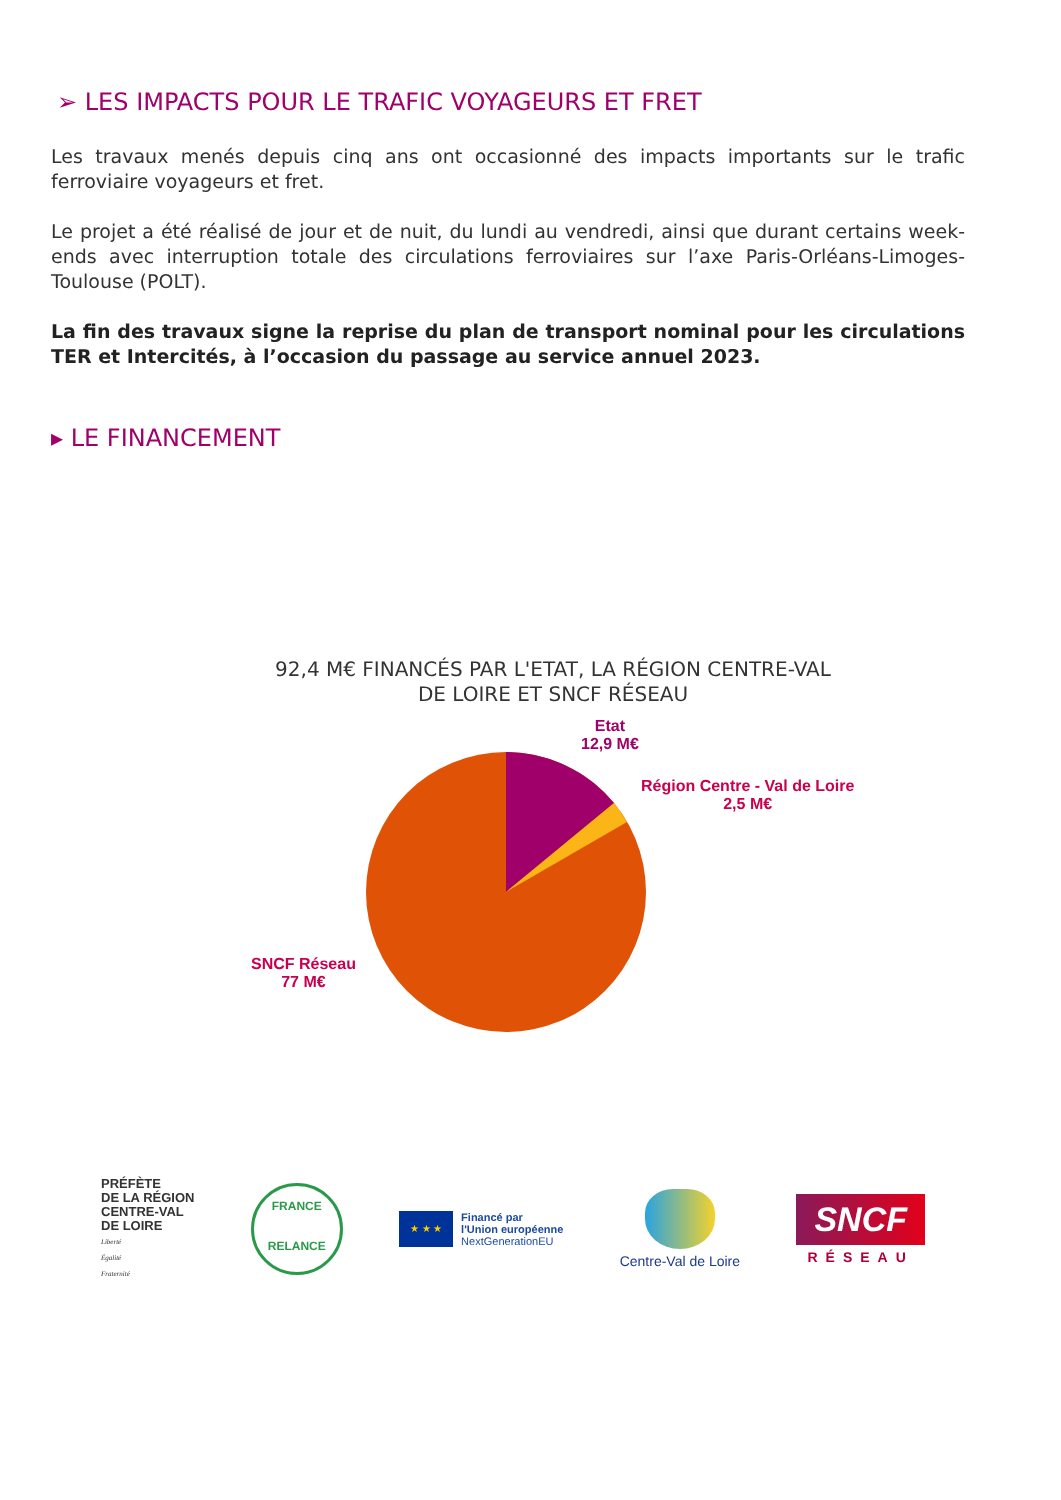➢ LES IMPACTS POUR LE TRAFIC VOYAGEURS ET FRET
Les travaux menés depuis cinq ans ont occasionné des impacts importants sur le trafic ferroviaire voyageurs et fret.
Le projet a été réalisé de jour et de nuit, du lundi au vendredi, ainsi que durant certains week-ends avec interruption totale des circulations ferroviaires sur l’axe Paris-Orléans-Limoges-Toulouse (POLT).
La fin des travaux signe la reprise du plan de transport nominal pour les circulations TER et Intercités, à l’occasion du passage au service annuel 2023.
▸ LE FINANCEMENT
92,4 M€ FINANCÉS PAR L'ETAT, LA RÉGION CENTRE-VAL
DE LOIRE ET SNCF RÉSEAU
Etat
12,9 M€
Région Centre - Val de Loire
2,5 M€
SNCF Réseau
77 M€
PRÉFÈTE
DE LA RÉGION
CENTRE-VAL
DE LOIRE
Liberté
Égalité
Fraternité
FRANCE
RELANCE
★ ★ ★
Financé par
l'Union européenne
NextGenerationEU
Centre-Val de Loire
SNCF
RÉSEAU